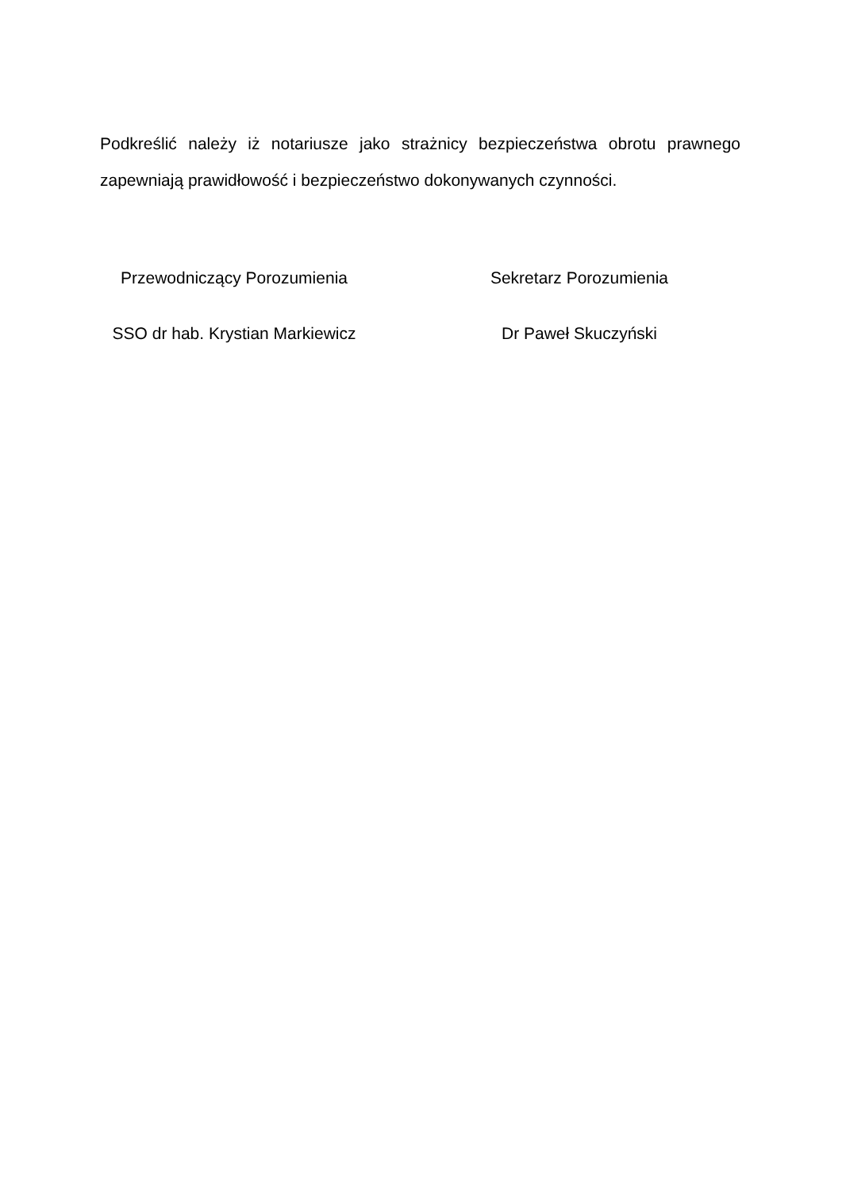Podkreślić należy iż notariusze jako strażnicy bezpieczeństwa obrotu prawnego zapewniają prawidłowość i bezpieczeństwo dokonywanych czynności.
Przewodniczący Porozumienia Sekretarz Porozumienia
SSO dr hab. Krystian Markiewicz Dr Paweł Skuczyński